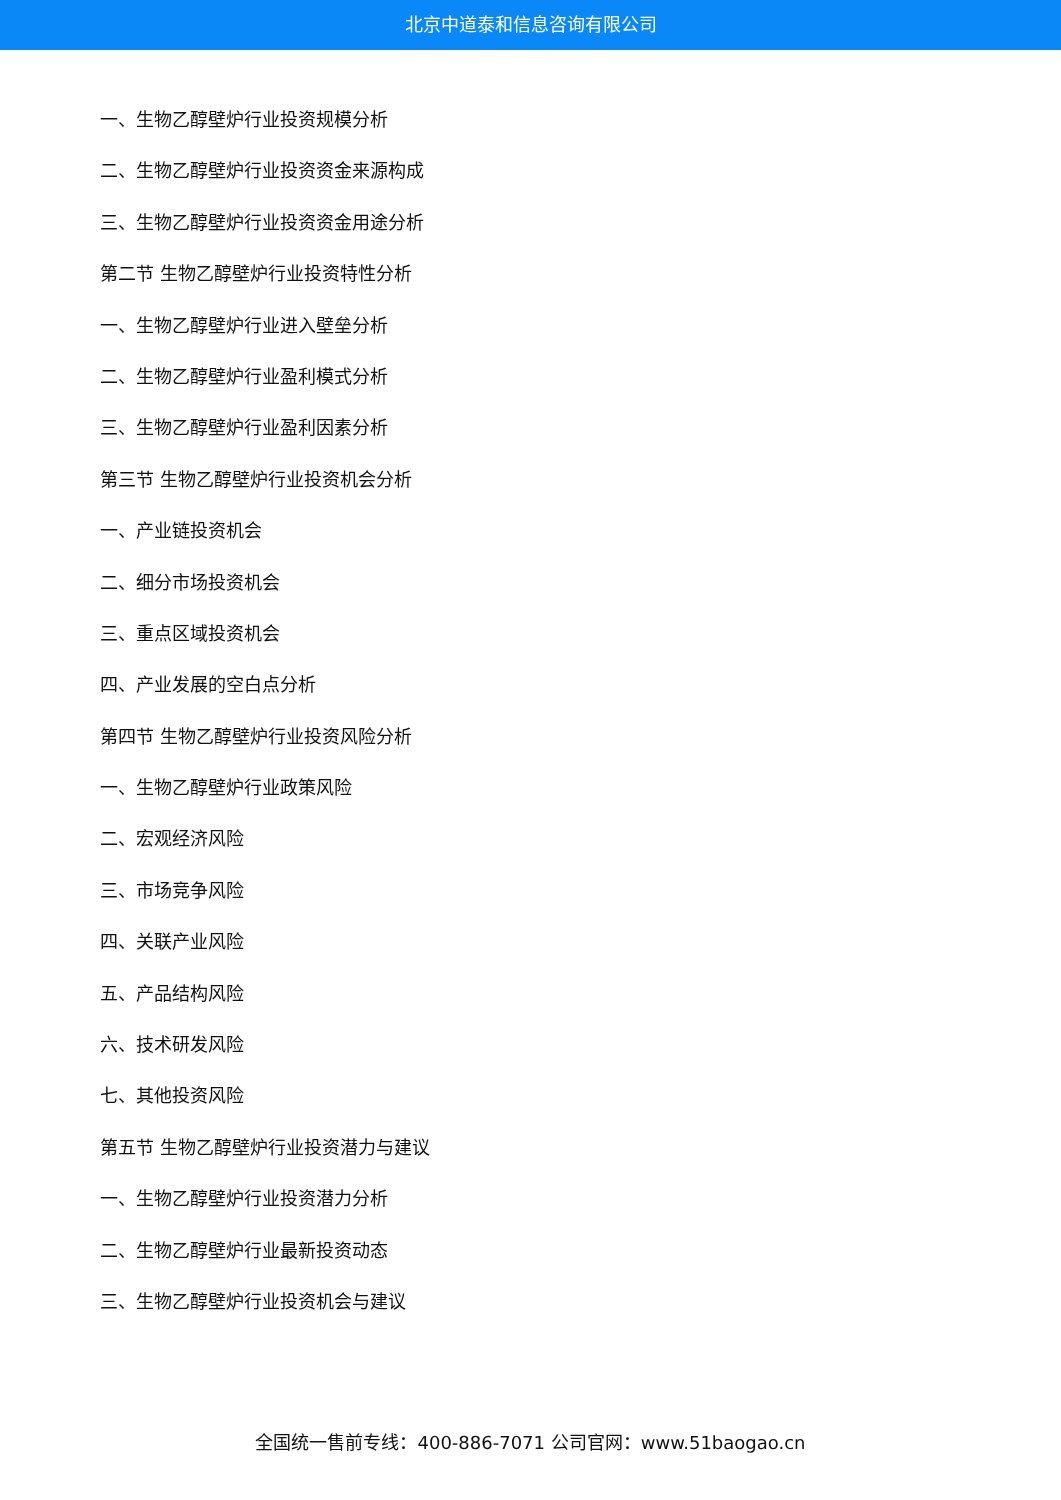北京中道泰和信息咨询有限公司
一、生物乙醇壁炉行业投资规模分析
二、生物乙醇壁炉行业投资资金来源构成
三、生物乙醇壁炉行业投资资金用途分析
第二节 生物乙醇壁炉行业投资特性分析
一、生物乙醇壁炉行业进入壁垒分析
二、生物乙醇壁炉行业盈利模式分析
三、生物乙醇壁炉行业盈利因素分析
第三节 生物乙醇壁炉行业投资机会分析
一、产业链投资机会
二、细分市场投资机会
三、重点区域投资机会
四、产业发展的空白点分析
第四节 生物乙醇壁炉行业投资风险分析
一、生物乙醇壁炉行业政策风险
二、宏观经济风险
三、市场竞争风险
四、关联产业风险
五、产品结构风险
六、技术研发风险
七、其他投资风险
第五节 生物乙醇壁炉行业投资潜力与建议
一、生物乙醇壁炉行业投资潜力分析
二、生物乙醇壁炉行业最新投资动态
三、生物乙醇壁炉行业投资机会与建议
全国统一售前专线：400-886-7071 公司官网：www.51baogao.cn